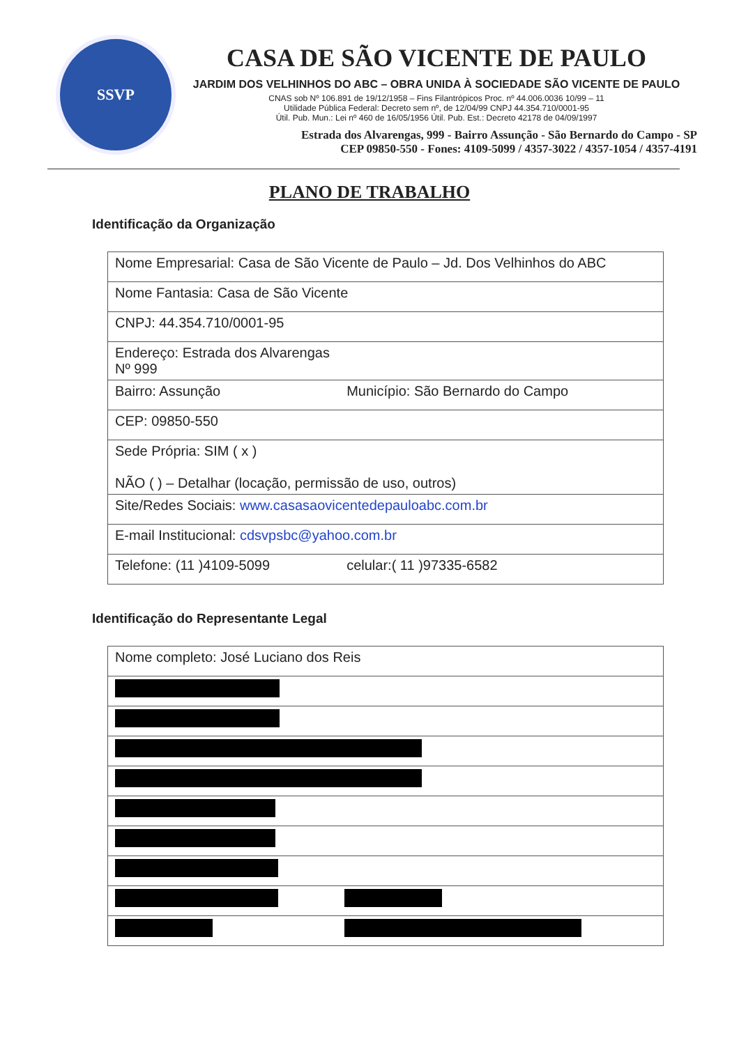SSVP
CASA DE SÃO VICENTE DE PAULO
JARDIM DOS VELHINHOS DO ABC – OBRA UNIDA À SOCIEDADE SÃO VICENTE DE PAULO
CNAS sob Nº 106.891 de 19/12/1958 – Fins Filantrópicos Proc. nº 44.006.0036 10/99 – 11
Utilidade Pública Federal: Decreto sem nº, de 12/04/99 CNPJ 44.354.710/0001-95
Útil. Pub. Mun.: Lei nº 460 de 16/05/1956 Útil. Pub. Est.: Decreto 42178 de 04/09/1997
Estrada dos Alvarengas, 999 - Bairro Assunção - São Bernardo do Campo - SP
CEP 09850-550 - Fones: 4109-5099 / 4357-3022 / 4357-1054 / 4357-4191
PLANO DE TRABALHO
Identificação da Organização
| Nome Empresarial: Casa de São Vicente de Paulo – Jd. Dos Velhinhos do ABC | |
| Nome Fantasia: Casa de São Vicente | |
| CNPJ: 44.354.710/0001-95 | |
| Endereço: Estrada dos Alvarengas Nº 999 | |
| Bairro: Assunção | Município: São Bernardo do Campo |
| CEP: 09850-550 | |
| Sede Própria: SIM ( x ) NÃO ( ) – Detalhar (locação, permissão de uso, outros) | |
| Site/Redes Sociais: www.casasaovicentedepauloabc.com.br | |
| E-mail Institucional: cdsvpsbc@yahoo.com.br | |
| Telefone: (11 )4109-5099 | celular:( 11 )97335-6582 |
Identificação do Representante Legal
| Nome completo: José Luciano dos Reis | |